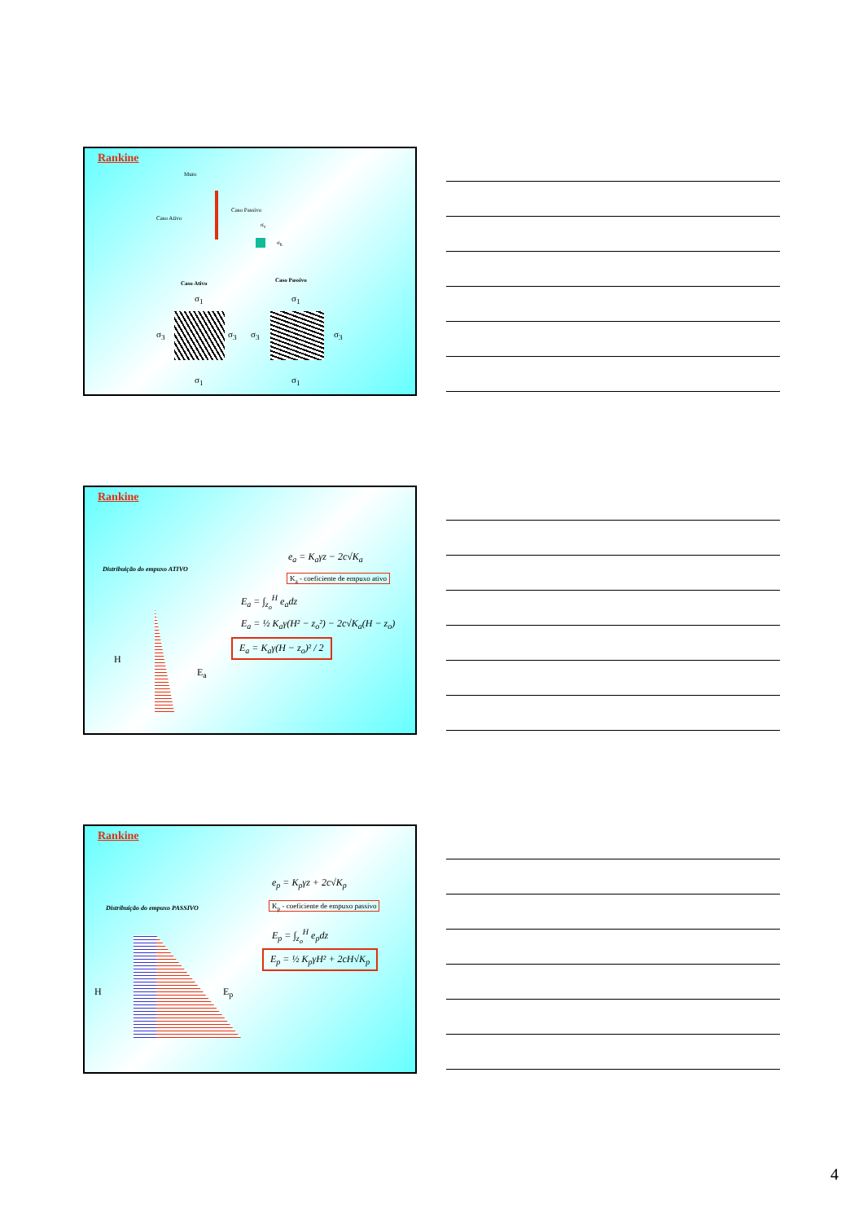Rankine
Muro
Caso Ativo
Caso Passivo
σ<sub>v</sub>
σ<sub>h</sub>
Caso Ativo Caso Passivo
σ<sub>1</sub>
σ<sub>3</sub> σ<sub>3</sub>
σ<sub>1</sub>
σ<sub>1</sub>
σ<sub>3</sub> σ<sub>3</sub>
σ<sub>1</sub>
Rankine
Distribuição do empuxo ATIVO
e<sub>a</sub> = K<sub>a</sub>γz − 2c√K<sub>a</sub>
K<sub>a</sub> - coeficiente de empuxo ativo
E<sub>a</sub> = ∫<sub>z<sub>o</sub></sub><sup>H</sup> e<sub>a</sub>dz
E<sub>a</sub> = ½ K<sub>a</sub>γ(H² − z<sub>o</sub>²) − 2c√K<sub>a</sub>(H − z<sub>o</sub>)
E<sub>a</sub> = K<sub>a</sub>γ(H − z<sub>o</sub>)² / 2
H
E<sub>a</sub>
Rankine
Distribuição do empuxo PASSIVO
e<sub>p</sub> = K<sub>p</sub>γz + 2c√K<sub>p</sub>
K<sub>p</sub> - coeficiente de empuxo passivo
E<sub>p</sub> = ∫<sub>z<sub>o</sub></sub><sup>H</sup> e<sub>p</sub>dz
E<sub>p</sub> = ½ K<sub>p</sub>γH² + 2cH√K<sub>p</sub>
H E<sub>p</sub>
4